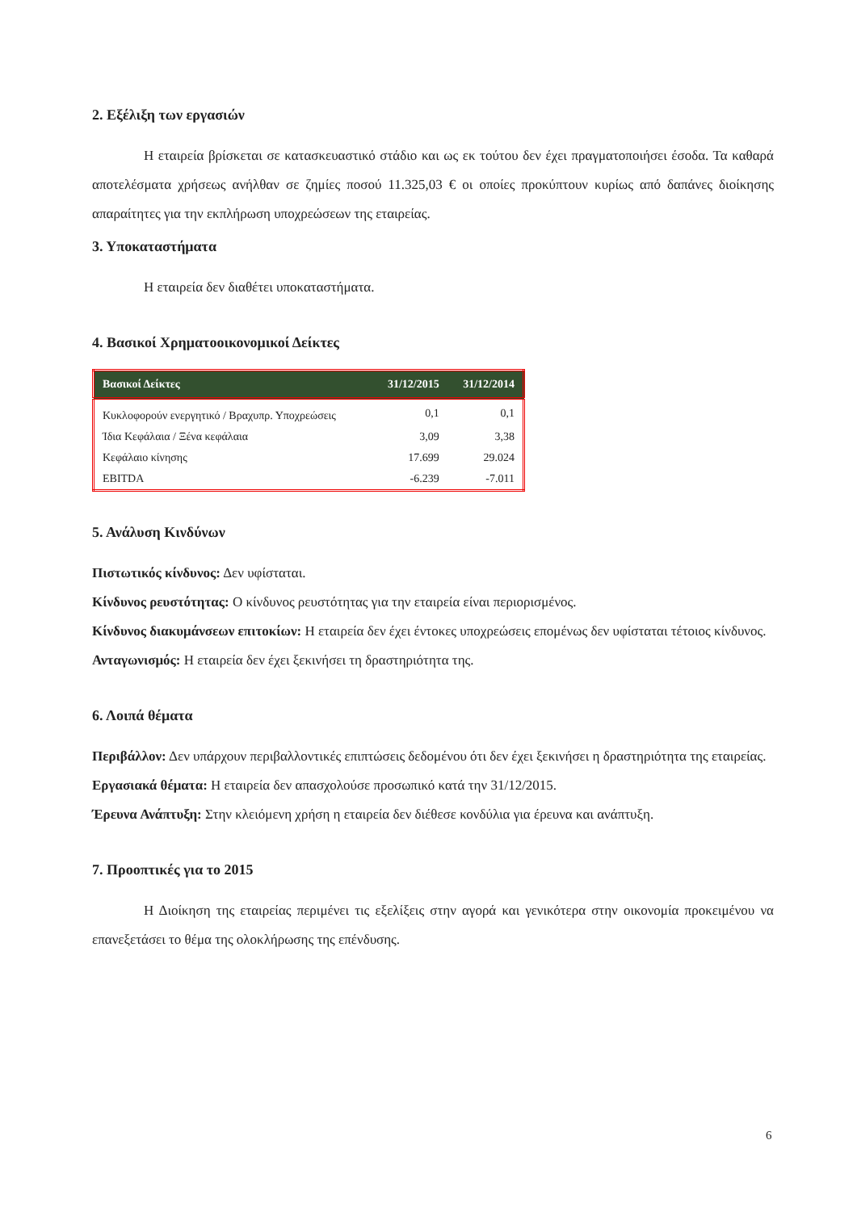2. Εξέλιξη των εργασιών
Η εταιρεία βρίσκεται σε κατασκευαστικό στάδιο και ως εκ τούτου δεν έχει πραγματοποιήσει έσοδα. Τα καθαρά αποτελέσματα χρήσεως ανήλθαν σε ζημίες ποσού 11.325,03 € οι οποίες προκύπτουν κυρίως από δαπάνες διοίκησης απαραίτητες για την εκπλήρωση υποχρεώσεων της εταιρείας.
3. Υποκαταστήματα
Η εταιρεία δεν διαθέτει υποκαταστήματα.
4. Βασικοί Χρηματοοικονομικοί Δείκτες
| Βασικοί Δείκτες | 31/12/2015 | 31/12/2014 |
| --- | --- | --- |
| Κυκλοφορούν ενεργητικό / Βραχυπρ. Υποχρεώσεις | 0,1 | 0,1 |
| Ίδια Κεφάλαια / Ξένα κεφάλαια | 3,09 | 3,38 |
| Κεφάλαιο κίνησης | 17.699 | 29.024 |
| EBITDA | -6.239 | -7.011 |
5. Ανάλυση Κινδύνων
Πιστωτικός κίνδυνος: Δεν υφίσταται.
Κίνδυνος ρευστότητας: Ο κίνδυνος ρευστότητας για την εταιρεία είναι περιορισμένος.
Κίνδυνος διακυμάνσεων επιτοκίων: Η εταιρεία δεν έχει έντοκες υποχρεώσεις επομένως δεν υφίσταται τέτοιος κίνδυνος.
Ανταγωνισμός: Η εταιρεία δεν έχει ξεκινήσει τη δραστηριότητα της.
6. Λοιπά θέματα
Περιβάλλον: Δεν υπάρχουν περιβαλλοντικές επιπτώσεις δεδομένου ότι δεν έχει ξεκινήσει η δραστηριότητα της εταιρείας.
Εργασιακά θέματα: Η εταιρεία δεν απασχολούσε προσωπικό κατά την 31/12/2015.
Έρευνα Ανάπτυξη: Στην κλειόμενη χρήση η εταιρεία δεν διέθεσε κονδύλια για έρευνα και ανάπτυξη.
7. Προοπτικές για το 2015
Η Διοίκηση της εταιρείας περιμένει τις εξελίξεις στην αγορά και γενικότερα στην οικονομία προκειμένου να επανεξετάσει το θέμα της ολοκλήρωσης της επένδυσης.
6